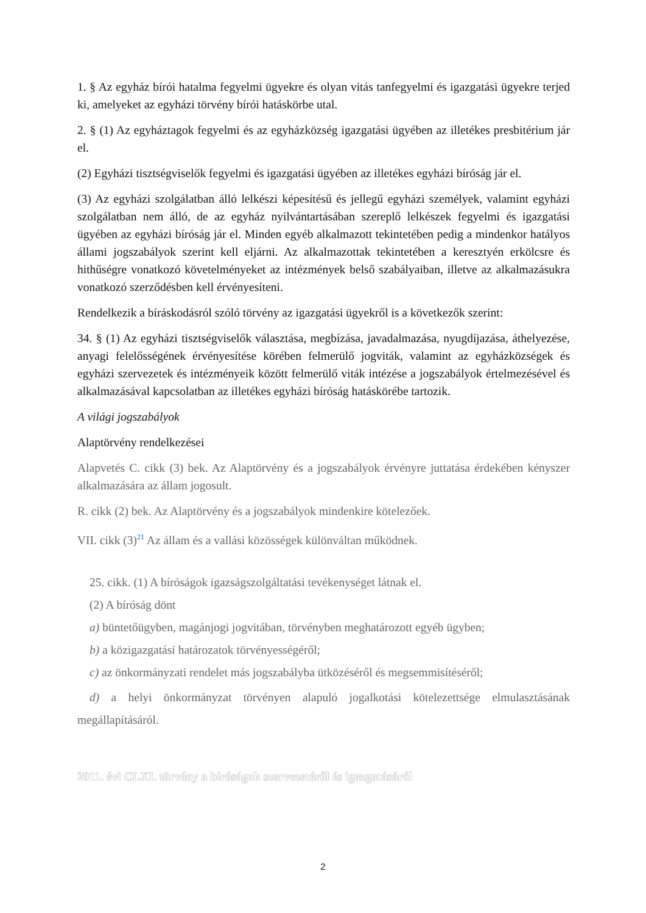1. § Az egyház bírói hatalma fegyelmi ügyekre és olyan vitás tanfegyelmi és igazgatási ügyekre terjed ki, amelyeket az egyházi törvény bírói hatáskörbe utal.
2. § (1) Az egyháztagok fegyelmi és az egyházközség igazgatási ügyében az illetékes presbitérium jár el.
(2) Egyházi tisztségviselők fegyelmi és igazgatási ügyében az illetékes egyházi bíróság jár el.
(3) Az egyházi szolgálatban álló lelkészi képesítésű és jellegű egyházi személyek, valamint egyházi szolgálatban nem álló, de az egyház nyilvántartásában szereplő lelkészek fegyelmi és igazgatási ügyében az egyházi bíróság jár el. Minden egyéb alkalmazott tekintetében pedig a mindenkor hatályos állami jogszabályok szerint kell eljárni. Az alkalmazottak tekintetében a keresztyén erkölcsre és hithűségre vonatkozó követelményeket az intézmények belső szabályaiban, illetve az alkalmazásukra vonatkozó szerződésben kell érvényesíteni.
Rendelkezik a bíráskodásról szóló törvény az igazgatási ügyekről is a következők szerint:
34. § (1) Az egyházi tisztségviselők választása, megbízása, javadalmazása, nyugdíjazása, áthelyezése, anyagi felelősségének érvényesítése körében felmerülő jogviták, valamint az egyházközségek és egyházi szervezetek és intézményeik között felmerülő viták intézése a jogszabályok értelmezésével és alkalmazásával kapcsolatban az illetékes egyházi bíróság hatáskörébe tartozik.
A világi jogszabályok
Alaptörvény rendelkezései
Alapvetés C. cikk (3) bek. Az Alaptörvény és a jogszabályok érvényre juttatása érdekében kényszer alkalmazására az állam jogosult.
R. cikk (2) bek. Az Alaptörvény és a jogszabályok mindenkire kötelezőek.
VII. cikk (3)<sup>21</sup> Az állam és a vallási közösségek különváltan működnek.
25. cikk. (1) A bíróságok igazságszolgáltatási tevékenységet látnak el.
(2) A bíróság dönt
a) büntetőügyben, magánjogi jogvitában, törvényben meghatározott egyéb ügyben;
b) a közigazgatási határozatok törvényességéről;
c) az önkormányzati rendelet más jogszabályba ütközéséről és megsemmisítéséről;
d) a helyi önkormányzat törvényen alapuló jogalkotási kötelezettsége elmulasztásának megállapításáról.
2011. évi CLXI. törvény a bíróságok szervezetéről és igazgatásáról
2